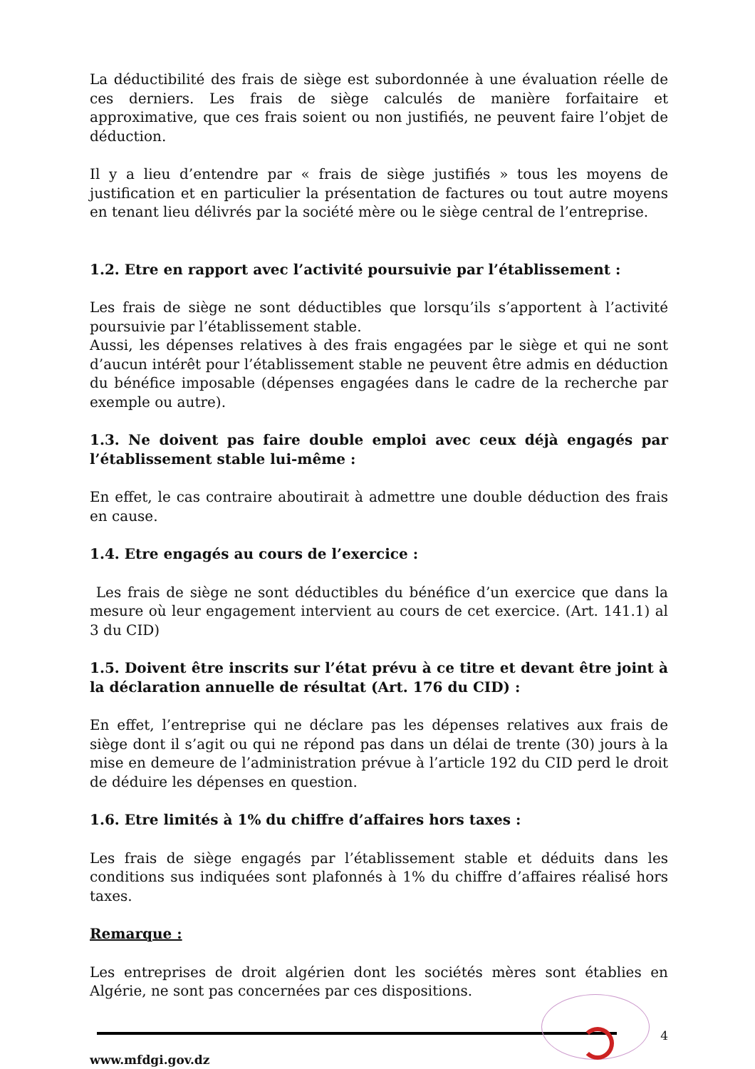La déductibilité des frais de siège est subordonnée à une évaluation réelle de ces derniers. Les frais de siège calculés de manière forfaitaire et approximative, que ces frais soient ou non justifiés, ne peuvent faire l’objet de déduction.
Il y a lieu d’entendre par « frais de siège justifiés » tous les moyens de justification et en particulier la présentation de factures ou tout autre moyens en tenant lieu délivrés par la société mère ou le siège central de l’entreprise.
1.2. Etre en rapport avec l’activité poursuivie par l’établissement :
Les frais de siège ne sont déductibles que lorsqu’ils s’apportent à l’activité poursuivie par l’établissement stable.
Aussi, les dépenses relatives à des frais engagées par le siège et qui ne sont d’aucun intérêt pour l’établissement stable ne peuvent être admis en déduction du bénéfice imposable (dépenses engagées dans le cadre de la recherche par exemple ou autre).
1.3. Ne doivent pas faire double emploi avec ceux déjà engagés par l’établissement stable lui-même :
En effet, le cas contraire aboutirait à admettre une double déduction des frais en cause.
1.4. Etre engagés au cours de l’exercice :
Les frais de siège ne sont déductibles du bénéfice d’un exercice que dans la mesure où leur engagement intervient au cours de cet exercice. (Art. 141.1) al 3 du CID)
1.5. Doivent être inscrits sur l’état prévu à ce titre et devant être joint à la déclaration annuelle de résultat (Art. 176 du CID) :
En effet, l’entreprise qui ne déclare pas les dépenses relatives aux frais de siège dont il s’agit ou qui ne répond pas dans un délai de trente (30) jours à la mise en demeure de l’administration prévue à l’article 192 du CID perd le droit de déduire les dépenses en question.
1.6. Etre limités à 1% du chiffre d’affaires hors taxes :
Les frais de siège engagés par l’établissement stable et déduits dans les conditions sus indiquées sont plafonnés à 1% du chiffre d’affaires réalisé hors taxes.
Remarque :
Les entreprises de droit algérien dont les sociétés mères sont établies en Algérie, ne sont pas concernées par ces dispositions.
4
www.mfdgi.gov.dz